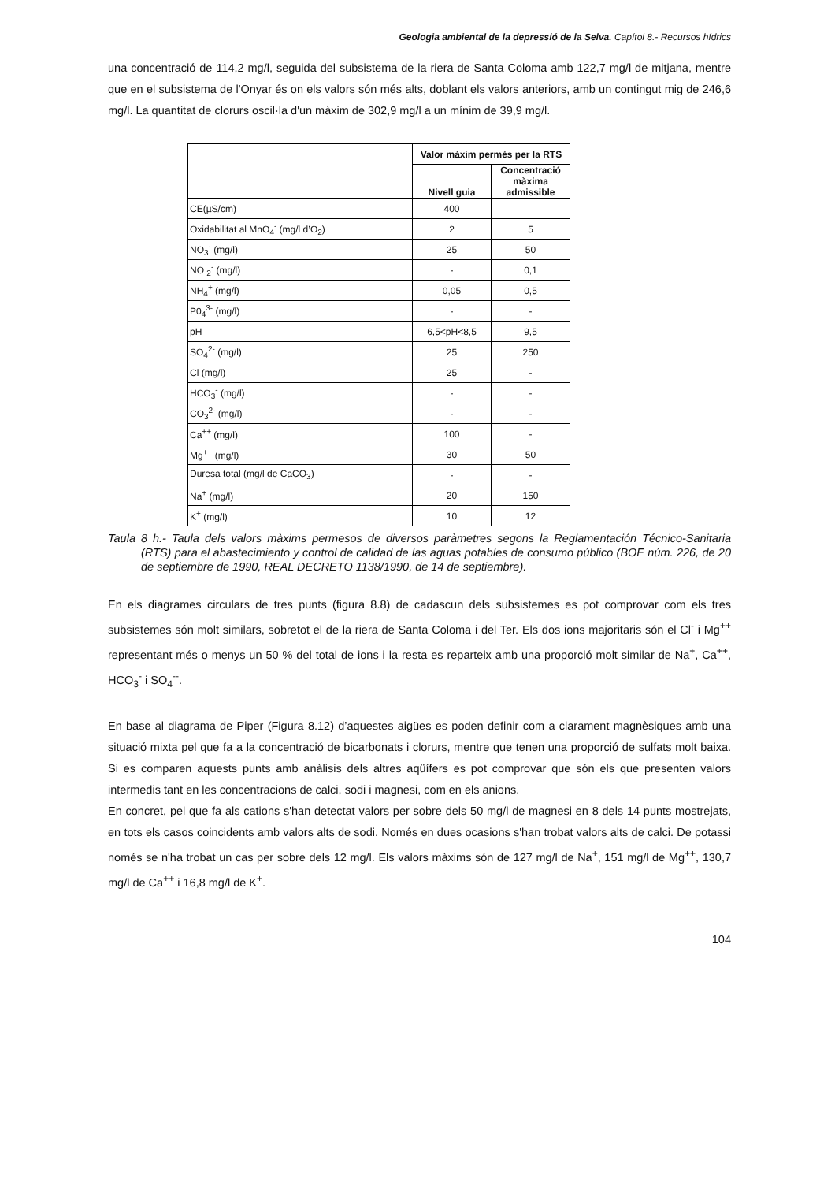Geologia ambiental de la depressió de la Selva. Capítol 8.- Recursos hídrics
una concentració de 114,2 mg/l, seguida del subsistema de la riera de Santa Coloma amb 122,7 mg/l de mitjana, mentre que en el subsistema de l'Onyar és on els valors són més alts, doblant els valors anteriors, amb un contingut mig de 246,6 mg/l. La quantitat de clorurs oscil·la d'un màxim de 302,9 mg/l a un mínim de 39,9 mg/l.
| | Valor màxim permès per la RTS | |
| --- | --- | --- |
| | Nivell guia | Concentració màxima admissible |
| CE(µS/cm) | 400 | |
| Oxidabilitat al MnO<sub>4</sub><sup>-</sup> (mg/l d’O<sub>2</sub>) | 2 | 5 |
| NO<sub>3</sub><sup>-</sup> (mg/l) | 25 | 50 |
| NO <sub>2</sub><sup>-</sup> (mg/l) | - | 0,1 |
| NH<sub>4</sub><sup>+</sup> (mg/l) | 0,05 | 0,5 |
| P0<sub>4</sub><sup>3-</sup> (mg/l) | - | - |
| pH | 6,5<pH<8,5 | 9,5 |
| SO<sub>4</sub><sup>2-</sup> (mg/l) | 25 | 250 |
| Cl (mg/l) | 25 | - |
| HCO<sub>3</sub><sup>-</sup> (mg/l) | - | - |
| CO<sub>3</sub><sup>2-</sup> (mg/l) | - | - |
| Ca<sup>++</sup> (mg/l) | 100 | - |
| Mg<sup>++</sup> (mg/l) | 30 | 50 |
| Duresa total (mg/l de CaCO<sub>3</sub>) | - | - |
| Na<sup>+</sup> (mg/l) | 20 | 150 |
| K<sup>+</sup> (mg/l) | 10 | 12 |
Taula 8 h.- Taula dels valors màxims permesos de diversos paràmetres segons la Reglamentación Técnico-Sanitaria (RTS) para el abastecimiento y control de calidad de las aguas potables de consumo público (BOE núm. 226, de 20 de septiembre de 1990, REAL DECRETO 1138/1990, de 14 de septiembre).
En els diagrames circulars de tres punts (figura 8.8) de cadascun dels subsistemes es pot comprovar com els tres subsistemes són molt similars, sobretot el de la riera de Santa Coloma i del Ter. Els dos ions majoritaris són el Cl<sup>-</sup> i Mg<sup>++</sup> representant més o menys un 50 % del total de ions i la resta es reparteix amb una proporció molt similar de Na<sup>+</sup>, Ca<sup>++</sup>, HCO<sub>3</sub><sup>-</sup> i SO<sub>4</sub><sup>--</sup>.
En base al diagrama de Piper (Figura 8.12) d’aquestes aigües es poden definir com a clarament magnèsiques amb una situació mixta pel que fa a la concentració de bicarbonats i clorurs, mentre que tenen una proporció de sulfats molt baixa. Si es comparen aquests punts amb anàlisis dels altres aqüífers es pot comprovar que són els que presenten valors intermedis tant en les concentracions de calci, sodi i magnesi, com en els anions.
En concret, pel que fa als cations s'han detectat valors per sobre dels 50 mg/l de magnesi en 8 dels 14 punts mostrejats, en tots els casos coincidents amb valors alts de sodi. Només en dues ocasions s'han trobat valors alts de calci. De potassi només se n'ha trobat un cas per sobre dels 12 mg/l. Els valors màxims són de 127 mg/l de Na<sup>+</sup>, 151 mg/l de Mg<sup>++</sup>, 130,7 mg/l de Ca<sup>++</sup> i 16,8 mg/l de K<sup>+</sup>.
104